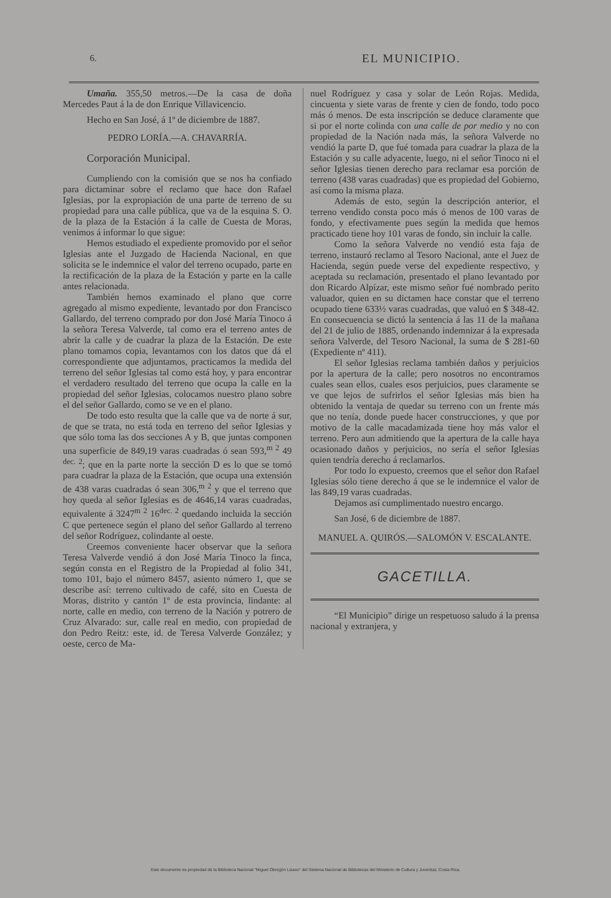6. EL MUNICIPIO.
Umaña. 355,50 metros.—De la casa de doña Mercedes Paut á la de don Enrique Villavicencio.
Hecho en San José, á 1º de diciembre de 1887.
PEDRO LORÍA.—A. CHAVARRÍA.
Corporación Municipal.
Cumpliendo con la comisión que se nos ha confiado para dictaminar sobre el reclamo que hace don Rafael Iglesias, por la expropiación de una parte de terreno de su propiedad para una calle pública, que va de la esquina S. O. de la plaza de la Estación á la calle de Cuesta de Moras, venimos á informar lo que sigue:
Hemos estudiado el expediente promovido por el señor Iglesias ante el Juzgado de Hacienda Nacional, en que solicita se le indemnice el valor del terreno ocupado, parte en la rectificación de la plaza de la Estación y parte en la calle antes relacionada.
También hemos examinado el plano que corre agregado al mismo expediente, levantado por don Francisco Gallardo, del terreno comprado por don José María Tinoco á la señora Teresa Valverde, tal como era el terreno antes de abrir la calle y de cuadrar la plaza de la Estación. De este plano tomamos copia, levantamos con los datos que dá el correspondiente que adjuntamos, practicamos la medida del terreno del señor Iglesias tal como está hoy, y para encontrar el verdadero resultado del terreno que ocupa la calle en la propiedad del señor Iglesias, colocamos nuestro plano sobre el del señor Gallardo, como se ve en el plano.
De todo esto resulta que la calle que va de norte á sur, de que se trata, no está toda en terreno del señor Iglesias y que sólo toma las dos secciones A y B, que juntas componen una superficie de 849,19 varas cuadradas ó sean 593,<sup>m 2</sup> 49 <sup>dec. 2</sup>; que en la parte norte la sección D es lo que se tomó para cuadrar la plaza de la Estación, que ocupa una extensión de 438 varas cuadradas ó sean 306,<sup>m 2</sup> y que el terreno que hoy queda al señor Iglesias es de 4646,14 varas cuadradas, equivalente á 3247<sup>m 2</sup> 16<sup>dec. 2</sup> quedando incluida la sección C que pertenece según el plano del señor Gallardo al terreno del señor Rodríguez, colindante al oeste.
Creemos conveniente hacer observar que la señora Teresa Valverde vendió á don José María Tinoco la finca, según consta en el Registro de la Propiedad al folio 341, tomo 101, bajo el número 8457, asiento número 1, que se describe así: terreno cultivado de café, sito en Cuesta de Moras, distrito y cantón 1º de esta provincia, lindante: al norte, calle en medio, con terreno de la Nación y potrero de Cruz Alvarado: sur, calle real en medio, con propiedad de don Pedro Reitz: este, id. de Teresa Valverde González; y oeste, cerco de Ma-
nuel Rodríguez y casa y solar de León Rojas. Medida, cincuenta y siete varas de frente y cien de fondo, todo poco más ó menos. De esta inscripción se deduce claramente que si por el norte colinda con una calle de por medio y no con propiedad de la Nación nada más, la señora Valverde no vendió la parte D, que fué tomada para cuadrar la plaza de la Estación y su calle adyacente, luego, ni el señor Tinoco ni el señor Iglesias tienen derecho para reclamar esa porción de terreno (438 varas cuadradas) que es propiedad del Gobierno, así como la misma plaza.
Además de esto, según la descripción anterior, el terreno vendido consta poco más ó menos de 100 varas de fondo, y efectivamente pues según la medida que hemos practicado tiene hoy 101 varas de fondo, sin incluir la calle.
Como la señora Valverde no vendió esta faja de terreno, instauró reclamo al Tesoro Nacional, ante el Juez de Hacienda, según puede verse del expediente respectivo, y aceptada su reclamación, presentado el plano levantado por don Ricardo Alpízar, este mismo señor fué nombrado perito valuador, quien en su dictamen hace constar que el terreno ocupado tiene 633½ varas cuadradas, que valuó en $ 348-42. En consecuencia se dictó la sentencia á las 11 de la mañana del 21 de julio de 1885, ordenando indemnizar á la expresada señora Valverde, del Tesoro Nacional, la suma de $ 281-60 (Expediente nº 411).
El señor Iglesias reclama también daños y perjuicios por la apertura de la calle; pero nosotros no encontramos cuales sean ellos, cuales esos perjuicios, pues claramente se ve que lejos de sufrirlos el señor Iglesias más bien ha obtenido la ventaja de quedar su terreno con un frente más que no tenía, donde puede hacer construcciones, y que por motivo de la calle macadamizada tiene hoy más valor el terreno. Pero aun admitiendo que la apertura de la calle haya ocasionado daños y perjuicios, no sería el señor Iglesias quien tendría derecho á reclamarlos.
Por todo lo expuesto, creemos que el señor don Rafael Iglesias sólo tiene derecho á que se le indemnice el valor de las 849,19 varas cuadradas.
Dejamos así cumplimentado nuestro encargo.
San José, 6 de diciembre de 1887.
MANUEL A. QUIRÓS.—SALOMÓN V. ESCALANTE.
GACETILLA.
“El Municipio” dirige un respetuoso saludo á la prensa nacional y extranjera, y
Este documento es propiedad de la Biblioteca Nacional “Miguel Obregón Lizano” del Sistema Nacional de Bibliotecas del Ministerio de Cultura y Juventud, Costa Rica.